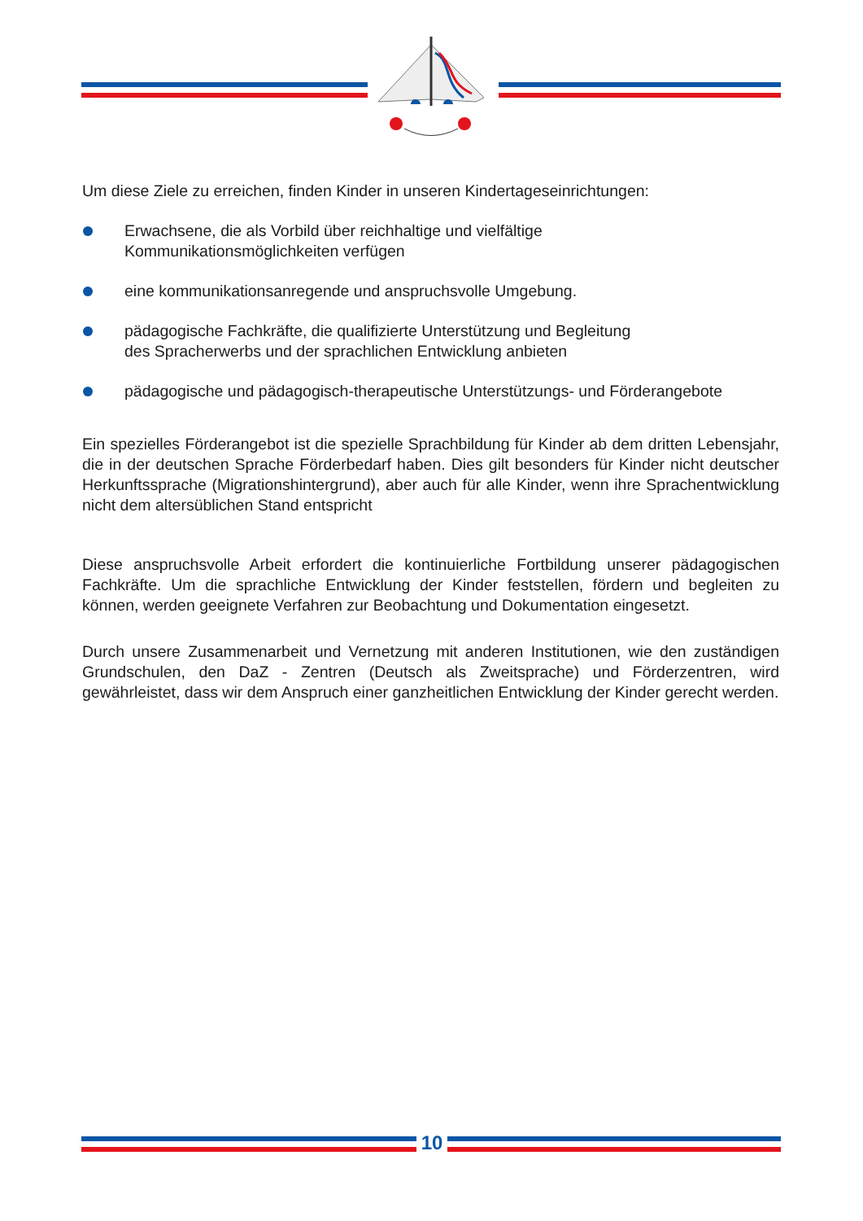Um diese Ziele zu erreichen, finden Kinder in unseren Kindertageseinrichtungen:
Erwachsene, die als Vorbild über reichhaltige und vielfältige
Kommunikationsmöglichkeiten verfügen
eine kommunikationsanregende und anspruchsvolle Umgebung.
pädagogische Fachkräfte, die qualifizierte Unterstützung und Begleitung
des Spracherwerbs und der sprachlichen Entwicklung anbieten
pädagogische und pädagogisch-therapeutische Unterstützungs- und Förderangebote
Ein spezielles Förderangebot ist die spezielle Sprachbildung für Kinder ab dem dritten Lebensjahr, die in der deutschen Sprache Förderbedarf haben. Dies gilt besonders für Kinder nicht deutscher Herkunftssprache (Migrationshintergrund), aber auch für alle Kinder, wenn ihre Sprachentwicklung nicht dem altersüblichen Stand entspricht
Diese anspruchsvolle Arbeit erfordert die kontinuierliche Fortbildung unserer pädagogischen Fachkräfte. Um die sprachliche Entwicklung der Kinder feststellen, fördern und begleiten zu können, werden geeignete Verfahren zur Beobachtung und Dokumentation eingesetzt.
Durch unsere Zusammenarbeit und Vernetzung mit anderen Institutionen, wie den zuständigen Grundschulen, den DaZ - Zentren (Deutsch als Zweitsprache) und Förderzentren, wird gewährleistet, dass wir dem Anspruch einer ganzheitlichen Entwicklung der Kinder gerecht werden.
10